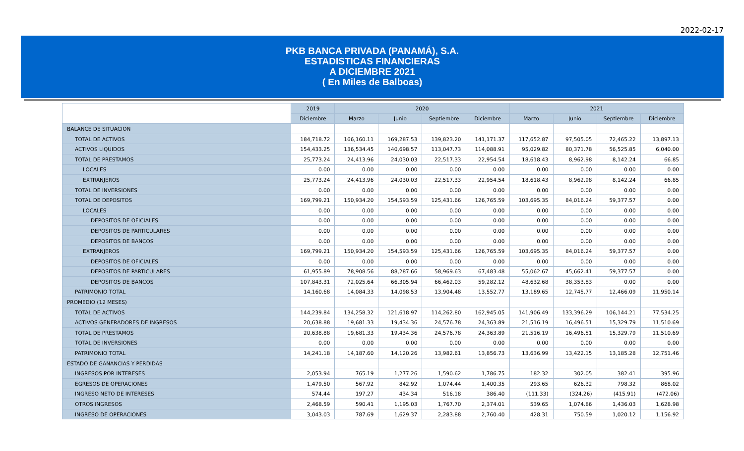2022-02-17
PKB BANCA PRIVADA (PANAMÁ), S.A.
ESTADISTICAS FINANCIERAS
A DICIEMBRE 2021
( En Miles de Balboas)
| | 2019 | 2020 | | | | 2021 | | | |
| | Diciembre | Marzo | Junio | Septiembre | Diciembre | Marzo | Junio | Septiembre | Diciembre |
| BALANCE DE SITUACION | | | | | | | | | |
| TOTAL DE ACTIVOS | 184,718.72 | 166,160.11 | 169,287.53 | 139,823.20 | 141,171.37 | 117,652.87 | 97,505.05 | 72,465.22 | 13,897.13 |
| ACTIVOS LIQUIDOS | 154,433.25 | 136,534.45 | 140,698.57 | 113,047.73 | 114,088.91 | 95,029.82 | 80,371.78 | 56,525.85 | 6,040.00 |
| TOTAL DE PRESTAMOS | 25,773.24 | 24,413.96 | 24,030.03 | 22,517.33 | 22,954.54 | 18,618.43 | 8,962.98 | 8,142.24 | 66.85 |
| LOCALES | 0.00 | 0.00 | 0.00 | 0.00 | 0.00 | 0.00 | 0.00 | 0.00 | 0.00 |
| EXTRANJEROS | 25,773.24 | 24,413.96 | 24,030.03 | 22,517.33 | 22,954.54 | 18,618.43 | 8,962.98 | 8,142.24 | 66.85 |
| TOTAL DE INVERSIONES | 0.00 | 0.00 | 0.00 | 0.00 | 0.00 | 0.00 | 0.00 | 0.00 | 0.00 |
| TOTAL DE DEPOSITOS | 169,799.21 | 150,934.20 | 154,593.59 | 125,431.66 | 126,765.59 | 103,695.35 | 84,016.24 | 59,377.57 | 0.00 |
| LOCALES | 0.00 | 0.00 | 0.00 | 0.00 | 0.00 | 0.00 | 0.00 | 0.00 | 0.00 |
| DEPOSITOS DE OFICIALES | 0.00 | 0.00 | 0.00 | 0.00 | 0.00 | 0.00 | 0.00 | 0.00 | 0.00 |
| DEPOSITOS DE PARTICULARES | 0.00 | 0.00 | 0.00 | 0.00 | 0.00 | 0.00 | 0.00 | 0.00 | 0.00 |
| DEPOSITOS DE BANCOS | 0.00 | 0.00 | 0.00 | 0.00 | 0.00 | 0.00 | 0.00 | 0.00 | 0.00 |
| EXTRANJEROS | 169,799.21 | 150,934.20 | 154,593.59 | 125,431.66 | 126,765.59 | 103,695.35 | 84,016.24 | 59,377.57 | 0.00 |
| DEPOSITOS DE OFICIALES | 0.00 | 0.00 | 0.00 | 0.00 | 0.00 | 0.00 | 0.00 | 0.00 | 0.00 |
| DEPOSITOS DE PARTICULARES | 61,955.89 | 78,908.56 | 88,287.66 | 58,969.63 | 67,483.48 | 55,062.67 | 45,662.41 | 59,377.57 | 0.00 |
| DEPOSITOS DE BANCOS | 107,843.31 | 72,025.64 | 66,305.94 | 66,462.03 | 59,282.12 | 48,632.68 | 38,353.83 | 0.00 | 0.00 |
| PATRIMONIO TOTAL | 14,160.68 | 14,084.33 | 14,098.53 | 13,904.48 | 13,552.77 | 13,189.65 | 12,745.77 | 12,466.09 | 11,950.14 |
| PROMEDIO (12 MESES) | | | | | | | | | |
| TOTAL DE ACTIVOS | 144,239.84 | 134,258.32 | 121,618.97 | 114,262.80 | 162,945.05 | 141,906.49 | 133,396.29 | 106,144.21 | 77,534.25 |
| ACTIVOS GENERADORES DE INGRESOS | 20,638.88 | 19,681.33 | 19,434.36 | 24,576.78 | 24,363.89 | 21,516.19 | 16,496.51 | 15,329.79 | 11,510.69 |
| TOTAL DE PRESTAMOS | 20,638.88 | 19,681.33 | 19,434.36 | 24,576.78 | 24,363.89 | 21,516.19 | 16,496.51 | 15,329.79 | 11,510.69 |
| TOTAL DE INVERSIONES | 0.00 | 0.00 | 0.00 | 0.00 | 0.00 | 0.00 | 0.00 | 0.00 | 0.00 |
| PATRIMONIO TOTAL | 14,241.18 | 14,187.60 | 14,120.26 | 13,982.61 | 13,856.73 | 13,636.99 | 13,422.15 | 13,185.28 | 12,751.46 |
| ESTADO DE GANANCIAS Y PERDIDAS | | | | | | | | | |
| INGRESOS POR INTERESES | 2,053.94 | 765.19 | 1,277.26 | 1,590.62 | 1,786.75 | 182.32 | 302.05 | 382.41 | 395.96 |
| EGRESOS DE OPERACIONES | 1,479.50 | 567.92 | 842.92 | 1,074.44 | 1,400.35 | 293.65 | 626.32 | 798.32 | 868.02 |
| INGRESO NETO DE INTERESES | 574.44 | 197.27 | 434.34 | 516.18 | 386.40 | (111.33) | (324.26) | (415.91) | (472.06) |
| OTROS INGRESOS | 2,468.59 | 590.41 | 1,195.03 | 1,767.70 | 2,374.01 | 539.65 | 1,074.86 | 1,436.03 | 1,628.98 |
| INGRESO DE OPERACIONES | 3,043.03 | 787.69 | 1,629.37 | 2,283.88 | 2,760.40 | 428.31 | 750.59 | 1,020.12 | 1,156.92 |